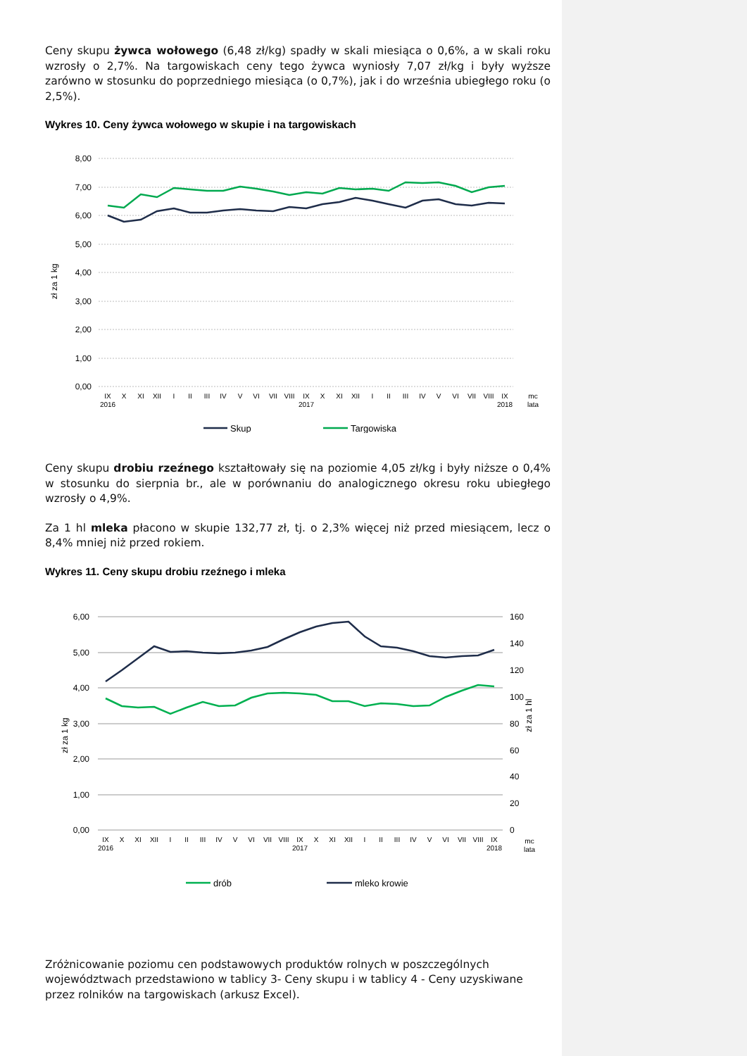Ceny skupu żywca wołowego (6,48 zł/kg) spadły w skali miesiąca o 0,6%, a w skali roku wzrosły o 2,7%. Na targowiskach ceny tego żywca wyniosły 7,07 zł/kg i były wyższe zarówno w stosunku do poprzedniego miesiąca (o 0,7%), jak i do września ubiegłego roku (o 2,5%).
Wykres 10. Ceny żywca wołowego w skupie i na targowiskach
8,00
7,00
6,00
5,00
4,00
3,00
2,00
1,00
0,00
zł za 1 kg
IX
X
XI
XII
I
II
III
IV
V
VI
VII
VIII
IX
X
XI
XII
I
II
III
IV
V
VI
VII
VIII
IX
mc
2016
2017
2018
lata
Skup
Targowiska
Ceny skupu drobiu rzeźnego kształtowały się na poziomie 4,05 zł/kg i były niższe o 0,4% w stosunku do sierpnia br., ale w porównaniu do analogicznego okresu roku ubiegłego wzrosły o 4,9%.
Za 1 hl mleka płacono w skupie 132,77 zł, tj. o 2,3% więcej niż przed miesiącem, lecz o 8,4% mniej niż przed rokiem.
Wykres 11. Ceny skupu drobiu rzeźnego i mleka
6,00
5,00
4,00
3,00
2,00
1,00
0,00
160
140
120
100
80
60
40
20
0
zł za 1 kg
zł za 1 hl
IX
X
XI
XII
I
II
III
IV
V
VI
VII
VIII
IX
X
XI
XII
I
II
III
IV
V
VI
VII
VIII
IX
mc
2016
2017
2018
lata
drób
mleko krowie
Zróżnicowanie poziomu cen podstawowych produktów rolnych w poszczególnych województwach przedstawiono w tablicy 3- Ceny skupu i w tablicy 4 - Ceny uzyskiwane przez rolników na targowiskach (arkusz Excel).